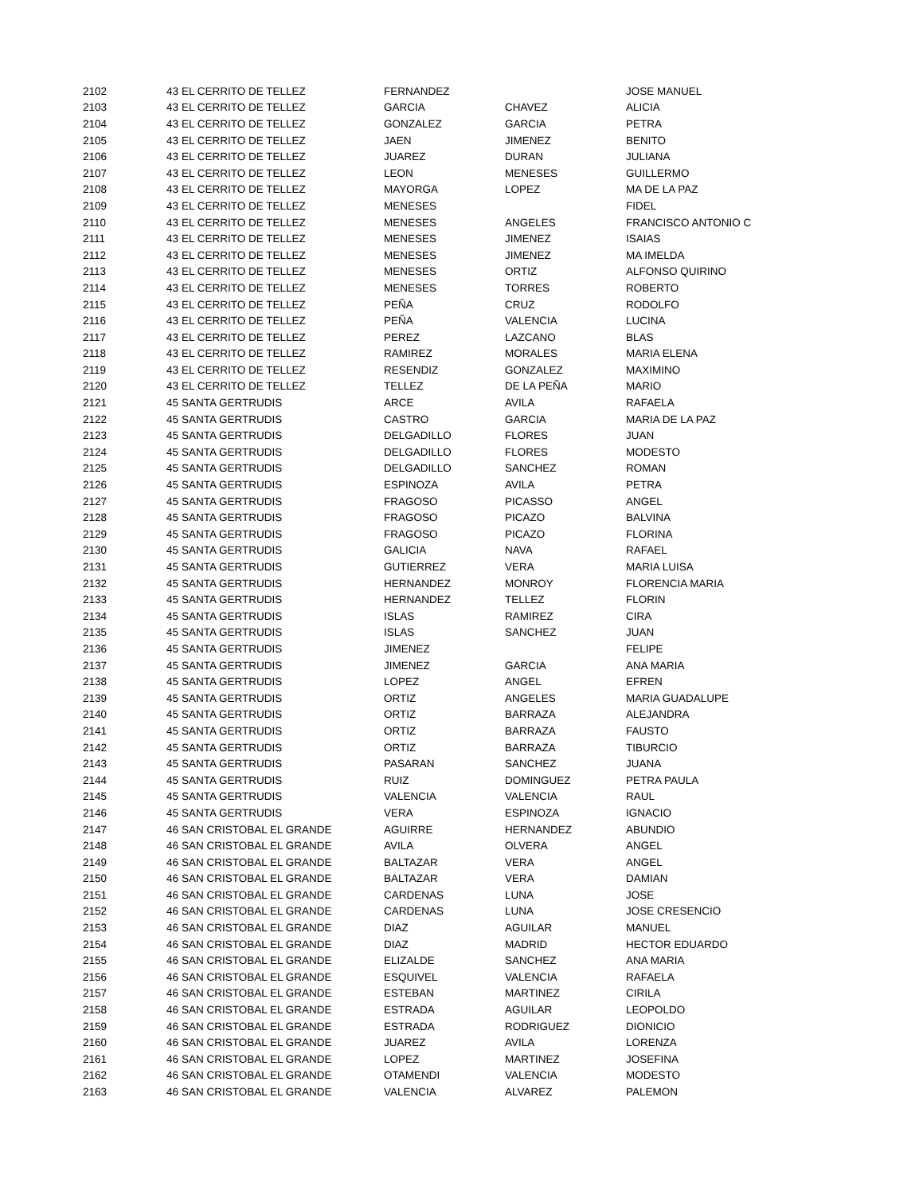| 2102 | 43 | EL CERRITO DE TELLEZ | FERNANDEZ | | JOSE MANUEL |
| 2103 | 43 | EL CERRITO DE TELLEZ | GARCIA | CHAVEZ | ALICIA |
| 2104 | 43 | EL CERRITO DE TELLEZ | GONZALEZ | GARCIA | PETRA |
| 2105 | 43 | EL CERRITO DE TELLEZ | JAEN | JIMENEZ | BENITO |
| 2106 | 43 | EL CERRITO DE TELLEZ | JUAREZ | DURAN | JULIANA |
| 2107 | 43 | EL CERRITO DE TELLEZ | LEON | MENESES | GUILLERMO |
| 2108 | 43 | EL CERRITO DE TELLEZ | MAYORGA | LOPEZ | MA DE LA PAZ |
| 2109 | 43 | EL CERRITO DE TELLEZ | MENESES | | FIDEL |
| 2110 | 43 | EL CERRITO DE TELLEZ | MENESES | ANGELES | FRANCISCO ANTONIO C |
| 2111 | 43 | EL CERRITO DE TELLEZ | MENESES | JIMENEZ | ISAIAS |
| 2112 | 43 | EL CERRITO DE TELLEZ | MENESES | JIMENEZ | MA IMELDA |
| 2113 | 43 | EL CERRITO DE TELLEZ | MENESES | ORTIZ | ALFONSO QUIRINO |
| 2114 | 43 | EL CERRITO DE TELLEZ | MENESES | TORRES | ROBERTO |
| 2115 | 43 | EL CERRITO DE TELLEZ | PEÑA | CRUZ | RODOLFO |
| 2116 | 43 | EL CERRITO DE TELLEZ | PEÑA | VALENCIA | LUCINA |
| 2117 | 43 | EL CERRITO DE TELLEZ | PEREZ | LAZCANO | BLAS |
| 2118 | 43 | EL CERRITO DE TELLEZ | RAMIREZ | MORALES | MARIA ELENA |
| 2119 | 43 | EL CERRITO DE TELLEZ | RESENDIZ | GONZALEZ | MAXIMINO |
| 2120 | 43 | EL CERRITO DE TELLEZ | TELLEZ | DE LA PEÑA | MARIO |
| 2121 | 45 | SANTA GERTRUDIS | ARCE | AVILA | RAFAELA |
| 2122 | 45 | SANTA GERTRUDIS | CASTRO | GARCIA | MARIA DE LA PAZ |
| 2123 | 45 | SANTA GERTRUDIS | DELGADILLO | FLORES | JUAN |
| 2124 | 45 | SANTA GERTRUDIS | DELGADILLO | FLORES | MODESTO |
| 2125 | 45 | SANTA GERTRUDIS | DELGADILLO | SANCHEZ | ROMAN |
| 2126 | 45 | SANTA GERTRUDIS | ESPINOZA | AVILA | PETRA |
| 2127 | 45 | SANTA GERTRUDIS | FRAGOSO | PICASSO | ANGEL |
| 2128 | 45 | SANTA GERTRUDIS | FRAGOSO | PICAZO | BALVINA |
| 2129 | 45 | SANTA GERTRUDIS | FRAGOSO | PICAZO | FLORINA |
| 2130 | 45 | SANTA GERTRUDIS | GALICIA | NAVA | RAFAEL |
| 2131 | 45 | SANTA GERTRUDIS | GUTIERREZ | VERA | MARIA LUISA |
| 2132 | 45 | SANTA GERTRUDIS | HERNANDEZ | MONROY | FLORENCIA MARIA |
| 2133 | 45 | SANTA GERTRUDIS | HERNANDEZ | TELLEZ | FLORIN |
| 2134 | 45 | SANTA GERTRUDIS | ISLAS | RAMIREZ | CIRA |
| 2135 | 45 | SANTA GERTRUDIS | ISLAS | SANCHEZ | JUAN |
| 2136 | 45 | SANTA GERTRUDIS | JIMENEZ | | FELIPE |
| 2137 | 45 | SANTA GERTRUDIS | JIMENEZ | GARCIA | ANA MARIA |
| 2138 | 45 | SANTA GERTRUDIS | LOPEZ | ANGEL | EFREN |
| 2139 | 45 | SANTA GERTRUDIS | ORTIZ | ANGELES | MARIA GUADALUPE |
| 2140 | 45 | SANTA GERTRUDIS | ORTIZ | BARRAZA | ALEJANDRA |
| 2141 | 45 | SANTA GERTRUDIS | ORTIZ | BARRAZA | FAUSTO |
| 2142 | 45 | SANTA GERTRUDIS | ORTIZ | BARRAZA | TIBURCIO |
| 2143 | 45 | SANTA GERTRUDIS | PASARAN | SANCHEZ | JUANA |
| 2144 | 45 | SANTA GERTRUDIS | RUIZ | DOMINGUEZ | PETRA PAULA |
| 2145 | 45 | SANTA GERTRUDIS | VALENCIA | VALENCIA | RAUL |
| 2146 | 45 | SANTA GERTRUDIS | VERA | ESPINOZA | IGNACIO |
| 2147 | 46 | SAN CRISTOBAL EL GRANDE | AGUIRRE | HERNANDEZ | ABUNDIO |
| 2148 | 46 | SAN CRISTOBAL EL GRANDE | AVILA | OLVERA | ANGEL |
| 2149 | 46 | SAN CRISTOBAL EL GRANDE | BALTAZAR | VERA | ANGEL |
| 2150 | 46 | SAN CRISTOBAL EL GRANDE | BALTAZAR | VERA | DAMIAN |
| 2151 | 46 | SAN CRISTOBAL EL GRANDE | CARDENAS | LUNA | JOSE |
| 2152 | 46 | SAN CRISTOBAL EL GRANDE | CARDENAS | LUNA | JOSE CRESENCIO |
| 2153 | 46 | SAN CRISTOBAL EL GRANDE | DIAZ | AGUILAR | MANUEL |
| 2154 | 46 | SAN CRISTOBAL EL GRANDE | DIAZ | MADRID | HECTOR EDUARDO |
| 2155 | 46 | SAN CRISTOBAL EL GRANDE | ELIZALDE | SANCHEZ | ANA MARIA |
| 2156 | 46 | SAN CRISTOBAL EL GRANDE | ESQUIVEL | VALENCIA | RAFAELA |
| 2157 | 46 | SAN CRISTOBAL EL GRANDE | ESTEBAN | MARTINEZ | CIRILA |
| 2158 | 46 | SAN CRISTOBAL EL GRANDE | ESTRADA | AGUILAR | LEOPOLDO |
| 2159 | 46 | SAN CRISTOBAL EL GRANDE | ESTRADA | RODRIGUEZ | DIONICIO |
| 2160 | 46 | SAN CRISTOBAL EL GRANDE | JUAREZ | AVILA | LORENZA |
| 2161 | 46 | SAN CRISTOBAL EL GRANDE | LOPEZ | MARTINEZ | JOSEFINA |
| 2162 | 46 | SAN CRISTOBAL EL GRANDE | OTAMENDI | VALENCIA | MODESTO |
| 2163 | 46 | SAN CRISTOBAL EL GRANDE | VALENCIA | ALVAREZ | PALEMON |